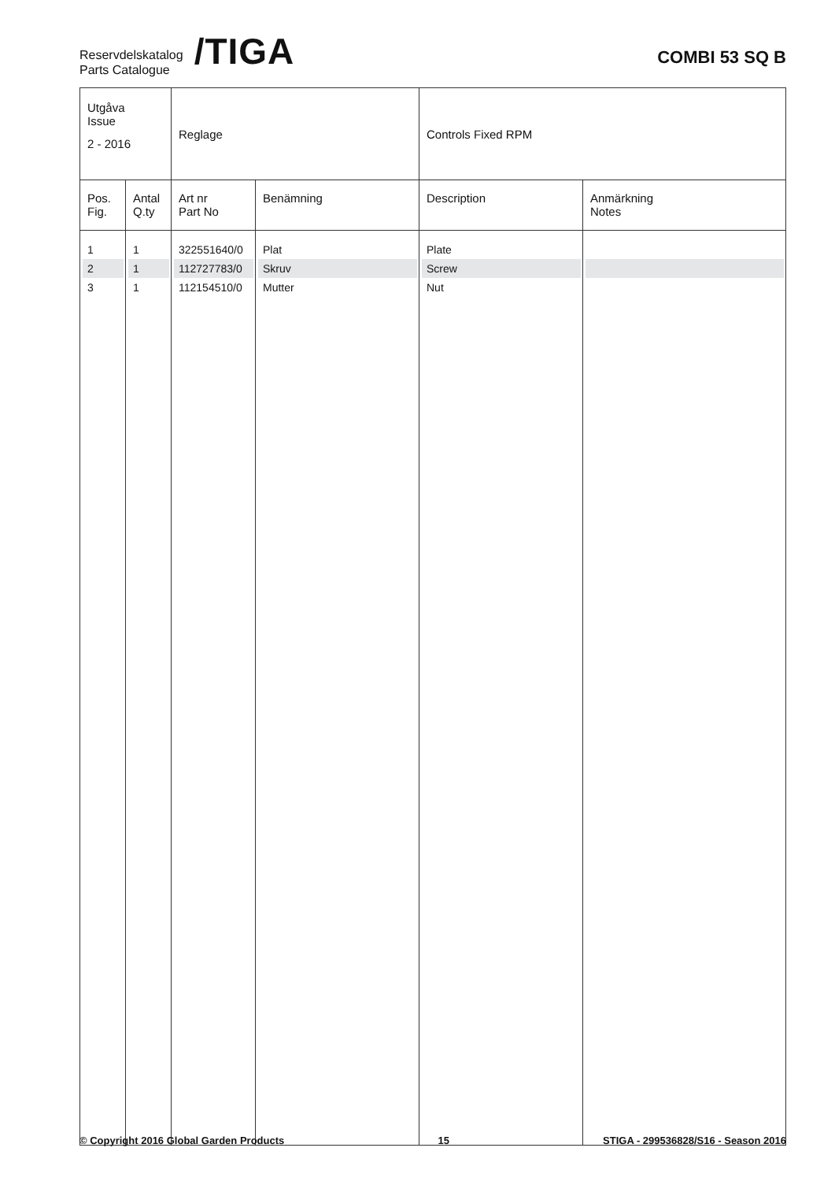Reservdelskatalog
Parts Catalogue
/TIGA
COMBI 53 SQ B
| Utgåva Issue 2 - 2016 | | Reglage | | Controls Fixed RPM | |
| Pos. Fig. | Antal Q.ty | Art nr Part No | Benämning | Description | Anmärkning Notes |
| 1 | 1 | 322551640/0 | Plat | Plate | |
| 2 | 1 | 112727783/0 | Skruv | Screw | |
| 3 | 1 | 112154510/0 | Mutter | Nut | |
© Copyright 2016 Global Garden Products 15 STIGA - 299536828/S16 - Season 2016